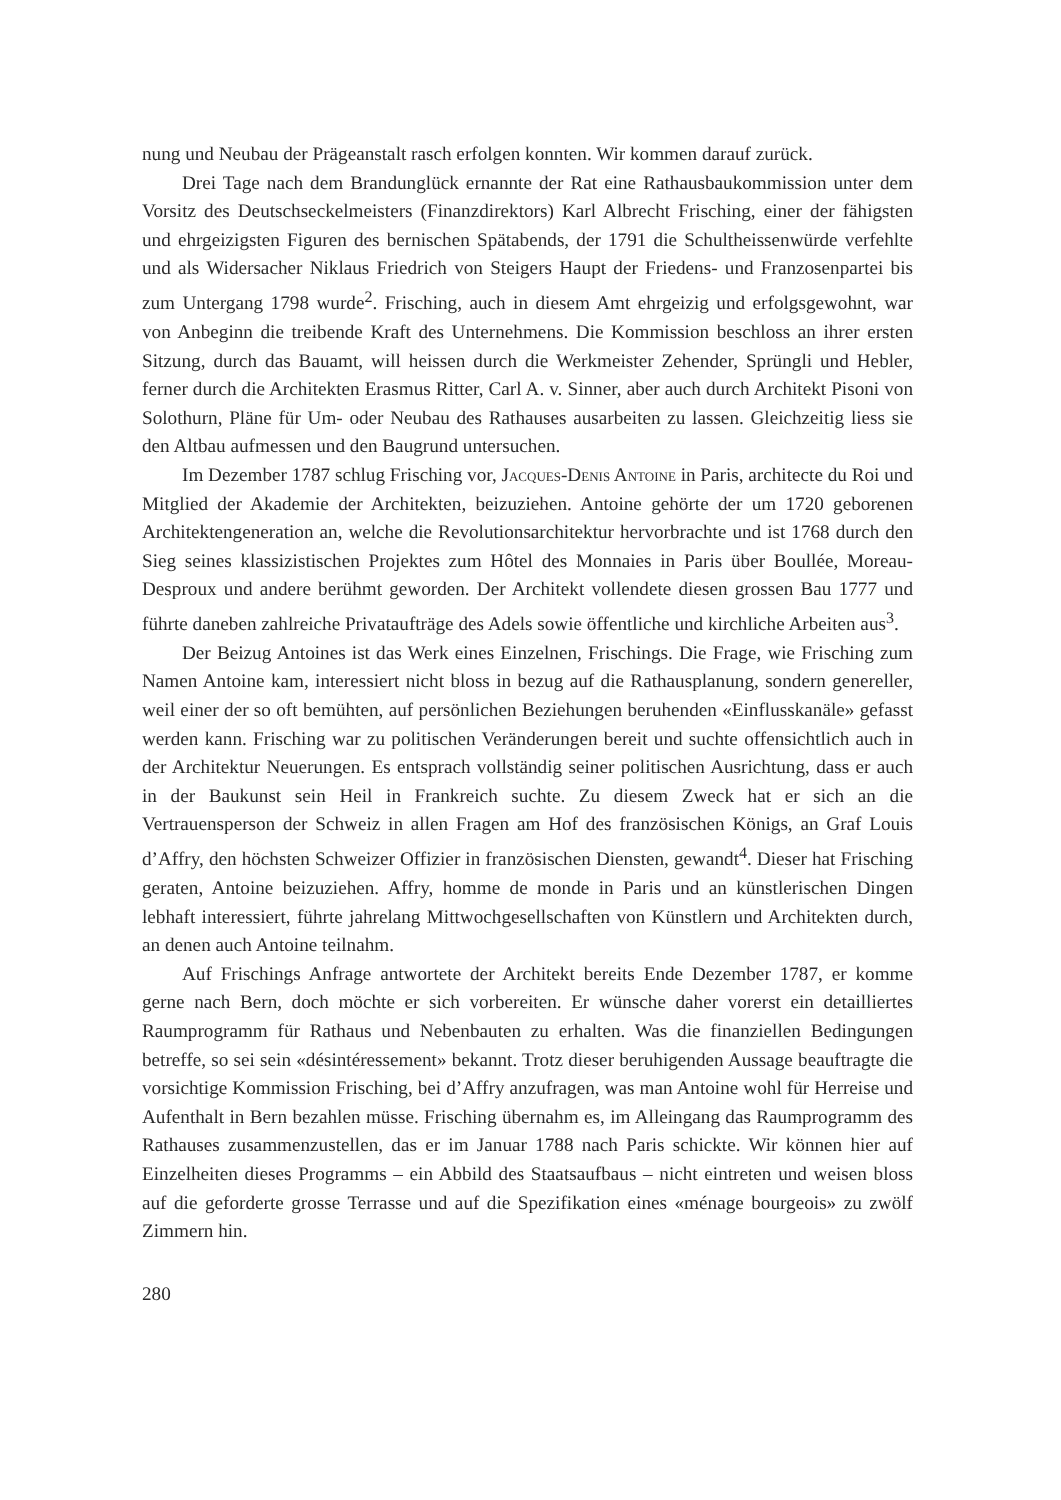nung und Neubau der Prägeanstalt rasch erfolgen konnten. Wir kommen darauf zurück.
Drei Tage nach dem Brandunglück ernannte der Rat eine Rathausbaukommission unter dem Vorsitz des Deutschseckelmeisters (Finanzdirektors) Karl Albrecht Frisching, einer der fähigsten und ehrgeizigsten Figuren des bernischen Spätabends, der 1791 die Schultheissenwürde verfehlte und als Widersacher Niklaus Friedrich von Steigers Haupt der Friedens- und Franzosenpartei bis zum Untergang 1798 wurde<sup>2</sup>. Frisching, auch in diesem Amt ehrgeizig und erfolgsgewohnt, war von Anbeginn die treibende Kraft des Unternehmens. Die Kommission beschloss an ihrer ersten Sitzung, durch das Bauamt, will heissen durch die Werkmeister Zehender, Sprüngli und Hebler, ferner durch die Architekten Erasmus Ritter, Carl A. v. Sinner, aber auch durch Architekt Pisoni von Solothurn, Pläne für Um- oder Neubau des Rathauses ausarbeiten zu lassen. Gleichzeitig liess sie den Altbau aufmessen und den Baugrund untersuchen.
Im Dezember 1787 schlug Frisching vor, Jacques-Denis Antoine in Paris, architecte du Roi und Mitglied der Akademie der Architekten, beizuziehen. Antoine gehörte der um 1720 geborenen Architektengeneration an, welche die Revolutionsarchitektur hervorbrachte und ist 1768 durch den Sieg seines klassizistischen Projektes zum Hôtel des Monnaies in Paris über Boullée, Moreau-Desproux und andere berühmt geworden. Der Architekt vollendete diesen grossen Bau 1777 und führte daneben zahlreiche Privataufträge des Adels sowie öffentliche und kirchliche Arbeiten aus<sup>3</sup>.
Der Beizug Antoines ist das Werk eines Einzelnen, Frischings. Die Frage, wie Frisching zum Namen Antoine kam, interessiert nicht bloss in bezug auf die Rathausplanung, sondern genereller, weil einer der so oft bemühten, auf persönlichen Beziehungen beruhenden «Einflusskanäle» gefasst werden kann. Frisching war zu politischen Veränderungen bereit und suchte offensichtlich auch in der Architektur Neuerungen. Es entsprach vollständig seiner politischen Ausrichtung, dass er auch in der Baukunst sein Heil in Frankreich suchte. Zu diesem Zweck hat er sich an die Vertrauensperson der Schweiz in allen Fragen am Hof des französischen Königs, an Graf Louis d’Affry, den höchsten Schweizer Offizier in französischen Diensten, gewandt<sup>4</sup>. Dieser hat Frisching geraten, Antoine beizuziehen. Affry, homme de monde in Paris und an künstlerischen Dingen lebhaft interessiert, führte jahrelang Mittwochgesellschaften von Künstlern und Architekten durch, an denen auch Antoine teilnahm.
Auf Frischings Anfrage antwortete der Architekt bereits Ende Dezember 1787, er komme gerne nach Bern, doch möchte er sich vorbereiten. Er wünsche daher vorerst ein detailliertes Raumprogramm für Rathaus und Nebenbauten zu erhalten. Was die finanziellen Bedingungen betreffe, so sei sein «désintéressement» bekannt. Trotz dieser beruhigenden Aussage beauftragte die vorsichtige Kommission Frisching, bei d’Affry anzufragen, was man Antoine wohl für Herreise und Aufenthalt in Bern bezahlen müsse. Frisching übernahm es, im Alleingang das Raumprogramm des Rathauses zusammenzustellen, das er im Januar 1788 nach Paris schickte. Wir können hier auf Einzelheiten dieses Programms – ein Abbild des Staatsaufbaus – nicht eintreten und weisen bloss auf die geforderte grosse Terrasse und auf die Spezifikation eines «ménage bourgeois» zu zwölf Zimmern hin.
280